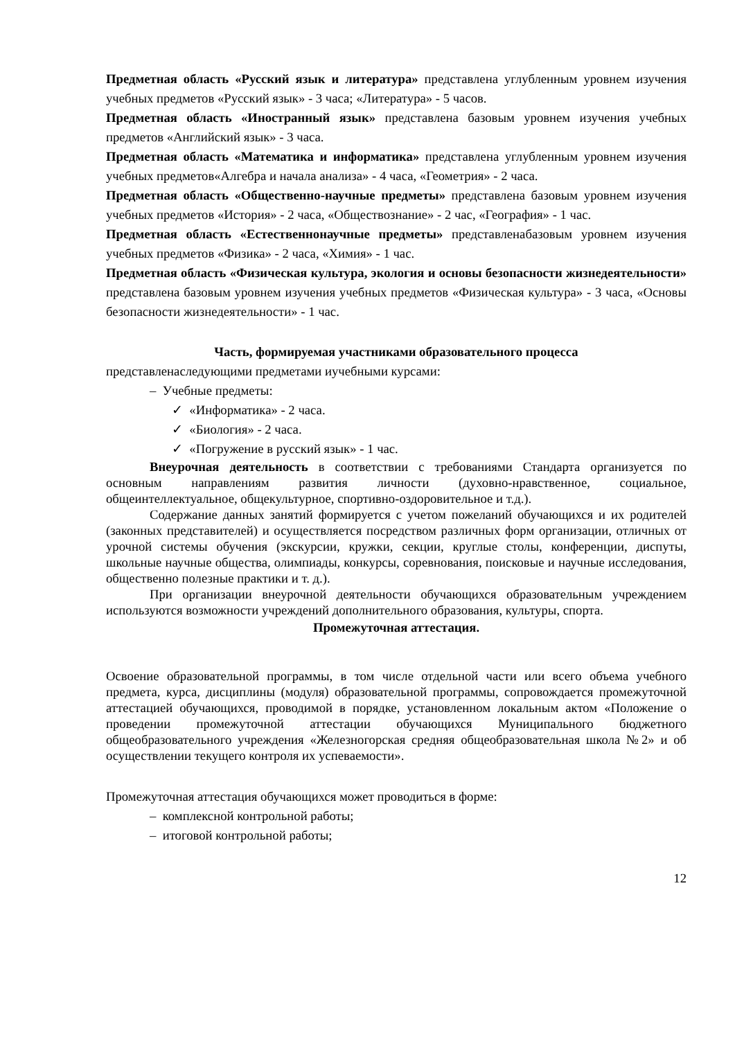Предметная область «Русский язык и литература» представлена углубленным уровнем изучения учебных предметов «Русский язык» - 3 часа; «Литература» - 5 часов.
Предметная область «Иностранный язык» представлена базовым уровнем изучения учебных предметов «Английский язык» - 3 часа.
Предметная область «Математика и информатика» представлена углубленным уровнем изучения учебных предметов«Алгебра и начала анализа» - 4 часа, «Геометрия» - 2 часа.
Предметная область «Общественно-научные предметы» представлена базовым уровнем изучения учебных предметов «История» - 2 часа, «Обществознание» - 2 час, «География» - 1 час.
Предметная область «Естественнонаучные предметы» представленабазовым уровнем изучения учебных предметов «Физика» - 2 часа, «Химия» - 1 час.
Предметная область «Физическая культура, экология и основы безопасности жизнедеятельности» представлена базовым уровнем изучения учебных предметов «Физическая культура» - 3 часа, «Основы безопасности жизнедеятельности» - 1 час.
Часть, формируемая участниками образовательного процесса
представленаследующими предметами иучебными курсами:
– Учебные предметы:
✓ «Информатика» - 2 часа.
✓ «Биология» - 2 часа.
✓ «Погружение в русский язык» - 1 час.
Внеурочная деятельность в соответствии с требованиями Стандарта организуется по основным направлениям развития личности (духовно-нравственное, социальное, общеинтеллектуальное, общекультурное, спортивно-оздоровительное и т.д.).
Содержание данных занятий формируется с учетом пожеланий обучающихся и их родителей (законных представителей) и осуществляется посредством различных форм организации, отличных от урочной системы обучения (экскурсии, кружки, секции, круглые столы, конференции, диспуты, школьные научные общества, олимпиады, конкурсы, соревнования, поисковые и научные исследования, общественно полезные практики и т. д.).
При организации внеурочной деятельности обучающихся образовательным учреждением используются возможности учреждений дополнительного образования, культуры, спорта.
Промежуточная аттестация.
Освоение образовательной программы, в том числе отдельной части или всего объема учебного предмета, курса, дисциплины (модуля) образовательной программы, сопровождается промежуточной аттестацией обучающихся, проводимой в порядке, установленном локальным актом «Положение о проведении промежуточной аттестации обучающихся Муниципального бюджетного общеобразовательного учреждения «Железногорская средняя общеобразовательная школа №2» и об осуществлении текущего контроля их успеваемости».
Промежуточная аттестация обучающихся может проводиться в форме:
– комплексной контрольной работы;
– итоговой контрольной работы;
12